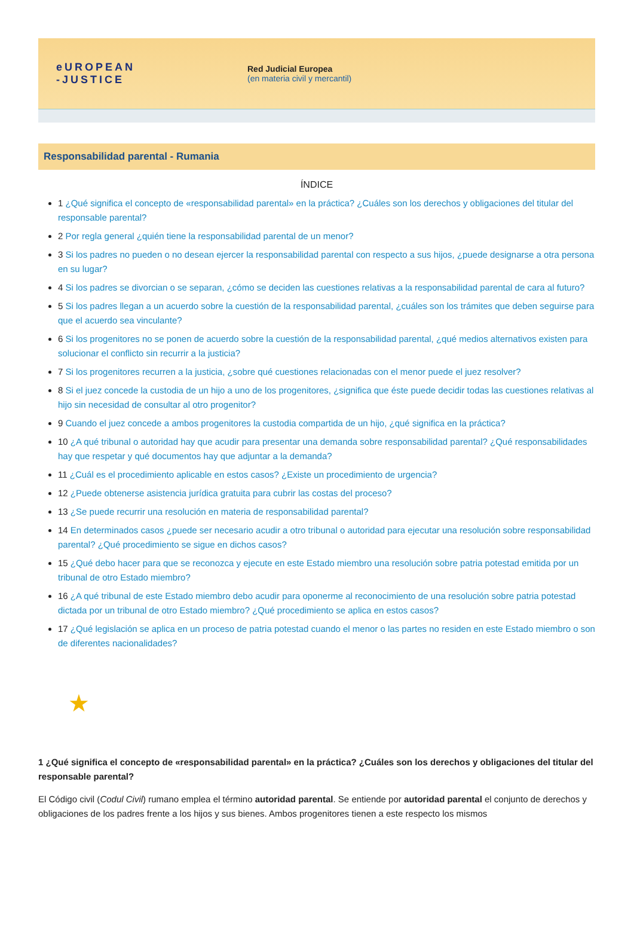eUROPEAN
-JUSTICE
Red Judicial Europea
(en materia civil y mercantil)
Responsabilidad parental - Rumania
ÍNDICE
1 ¿Qué significa el concepto de «responsabilidad parental» en la práctica? ¿Cuáles son los derechos y obligaciones del titular del responsable parental?
2 Por regla general ¿quién tiene la responsabilidad parental de un menor?
3 Si los padres no pueden o no desean ejercer la responsabilidad parental con respecto a sus hijos, ¿puede designarse a otra persona en su lugar?
4 Si los padres se divorcian o se separan, ¿cómo se deciden las cuestiones relativas a la responsabilidad parental de cara al futuro?
5 Si los padres llegan a un acuerdo sobre la cuestión de la responsabilidad parental, ¿cuáles son los trámites que deben seguirse para que el acuerdo sea vinculante?
6 Si los progenitores no se ponen de acuerdo sobre la cuestión de la responsabilidad parental, ¿qué medios alternativos existen para solucionar el conflicto sin recurrir a la justicia?
7 Si los progenitores recurren a la justicia, ¿sobre qué cuestiones relacionadas con el menor puede el juez resolver?
8 Si el juez concede la custodia de un hijo a uno de los progenitores, ¿significa que éste puede decidir todas las cuestiones relativas al hijo sin necesidad de consultar al otro progenitor?
9 Cuando el juez concede a ambos progenitores la custodia compartida de un hijo, ¿qué significa en la práctica?
10 ¿A qué tribunal o autoridad hay que acudir para presentar una demanda sobre responsabilidad parental? ¿Qué responsabilidades hay que respetar y qué documentos hay que adjuntar a la demanda?
11 ¿Cuál es el procedimiento aplicable en estos casos? ¿Existe un procedimiento de urgencia?
12 ¿Puede obtenerse asistencia jurídica gratuita para cubrir las costas del proceso?
13 ¿Se puede recurrir una resolución en materia de responsabilidad parental?
14 En determinados casos ¿puede ser necesario acudir a otro tribunal o autoridad para ejecutar una resolución sobre responsabilidad parental? ¿Qué procedimiento se sigue en dichos casos?
15 ¿Qué debo hacer para que se reconozca y ejecute en este Estado miembro una resolución sobre patria potestad emitida por un tribunal de otro Estado miembro?
16 ¿A qué tribunal de este Estado miembro debo acudir para oponerme al reconocimiento de una resolución sobre patria potestad dictada por un tribunal de otro Estado miembro? ¿Qué procedimiento se aplica en estos casos?
17 ¿Qué legislación se aplica en un proceso de patria potestad cuando el menor o las partes no residen en este Estado miembro o son de diferentes nacionalidades?
★
1 ¿Qué significa el concepto de «responsabilidad parental» en la práctica? ¿Cuáles son los derechos y obligaciones del titular del responsable parental?
El Código civil (Codul Civil) rumano emplea el término autoridad parental. Se entiende por autoridad parental el conjunto de derechos y obligaciones de los padres frente a los hijos y sus bienes. Ambos progenitores tienen a este respecto los mismos